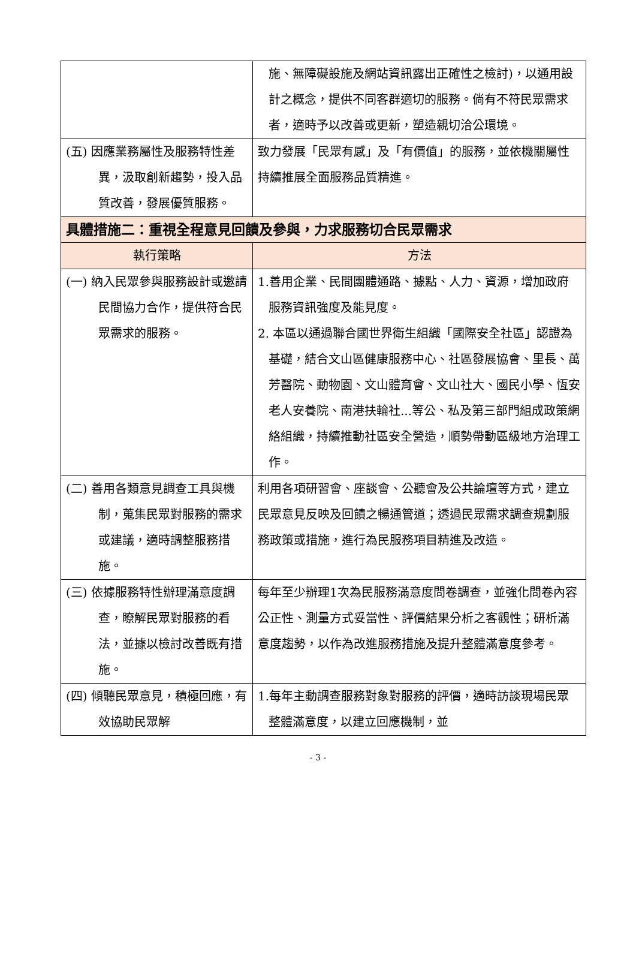| | 施、無障礙設施及網站資訊露出正確性之檢討)，以通用設計之概念，提供不同客群適切的服務。倘有不符民眾需求者，適時予以改善或更新，塑造親切洽公環境。 |
| (五) 因應業務屬性及服務特性差異，汲取創新趨勢，投入品質改善，發展優質服務。 | 致力發展「民眾有感」及「有價值」的服務，並依機關屬性持續推展全面服務品質精進。 |
| 具體措施二：重視全程意見回饋及參與，力求服務切合民眾需求 | |
| 執行策略 | 方法 |
| (一) 納入民眾參與服務設計或邀請民間協力合作，提供符合民眾需求的服務。 | 1.善用企業、民間團體通路、據點、人力、資源，增加政府服務資訊強度及能見度。 2. 本區以通過聯合國世界衛生組織「國際安全社區」認證為基礎，結合文山區健康服務中心、社區發展協會、里長、萬芳醫院、動物園、文山體育會、文山社大、國民小學、恆安老人安養院、南港扶輪社...等公、私及第三部門組成政策網絡組織，持續推動社區安全營造，順勢帶動區級地方治理工作。 |
| (二) 善用各類意見調查工具與機制，蒐集民眾對服務的需求或建議，適時調整服務措施。 | 利用各項研習會、座談會、公聽會及公共論壇等方式，建立民眾意見反映及回饋之暢通管道；透過民眾需求調查規劃服務政策或措施，進行為民服務項目精進及改造。 |
| (三) 依據服務特性辦理滿意度調查，瞭解民眾對服務的看法，並據以檢討改善既有措施。 | 每年至少辦理1次為民服務滿意度問卷調查，並強化問卷內容公正性、測量方式妥當性、評價結果分析之客觀性；研析滿意度趨勢，以作為改進服務措施及提升整體滿意度參考。 |
| (四) 傾聽民眾意見，積極回應，有效協助民眾解 | 1.每年主動調查服務對象對服務的評價，適時訪談現場民眾整體滿意度，以建立回應機制，並 |
- 3 -